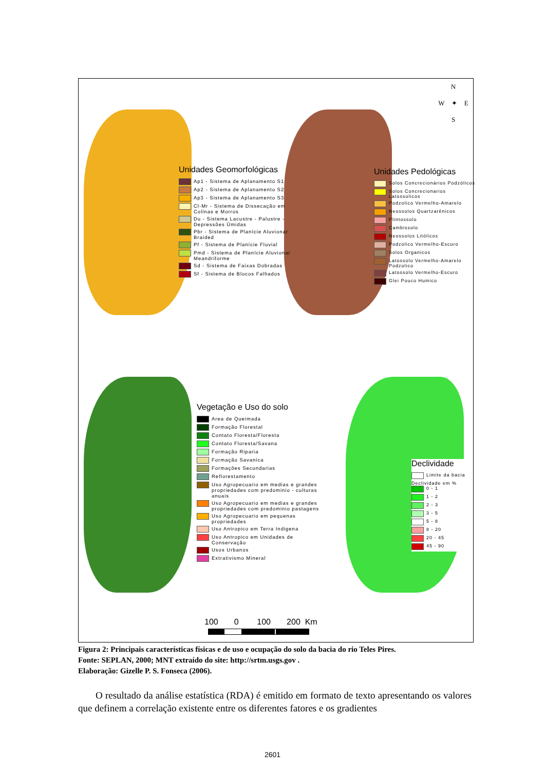N
W ✦ E
S
Unidades Geomorfológicas
Ap1 - Sistema de Aplanamento S1
Ap2 - Sistema de Aplanamento S2
Ap3 - Sistema de Aplanamento S3
Cl-Mr - Sistema de Dissecação em Colinas e Morros
Du - Sistema Lacustre - Palustre - Depressões Úmidas
Pbr - Sistema de Planície Aluvionar Braided
Pf - Sistema de Planície Fluvial
Pmd - Sistema de Planície Aluvionar Meandriforme
Sd - Sistema de Faixas Dobradas
Sf - Sistema de Blocos Falhados
Unidades Pedológicas
Solos Concrecionários Podzólicos
Solos Concrecionarios Latossolicos
Podzolico Vermelho-Amarelo
Neossolos Quartzarênicos
Plintossolo
Cambissolo
Neossolos Litólicos
Podzolico Vermelho-Escuro
Solos Organicos
Latossolo Vermelho-Amarelo Podzolico
Latossolo Vermelho-Escuro
Glei Pouco Humico
Vegetação e Uso do solo
Area de Queimada
Formação Florestal
Contato Floresta/Floresta
Contato Floresta/Savana
Formação Riparia
Formação Savanica
Formações Secundarias
Reflorestamento
Uso Agropecuario em medias e grandes propriedades com predominio - culturas anuais
Uso Agropecuario em medias e grandes propriedades com predominio pastagens
Uso Agropecuario em pequenas propriedades
Uso Antropico em Terra Indigena
Uso Antropico em Unidades de Conservação
Usos Urbanos
Extrativismo Mineral
Declividade
Limite da bacia
Declividade em %
0 - 1
1 - 2
2 - 3
3 - 5
5 - 8
8 - 20
20 - 45
45 - 90
100 0 100 200 Km
Figura 2: Principais características físicas e de uso e ocupação do solo da bacia do rio Teles Pires.
Fonte: SEPLAN, 2000; MNT extraído do site: http://srtm.usgs.gov .
Elaboração: Gizelle P. S. Fonseca (2006).
O resultado da análise estatística (RDA) é emitido em formato de texto apresentando os valores que definem a correlação existente entre os diferentes fatores e os gradientes
2601